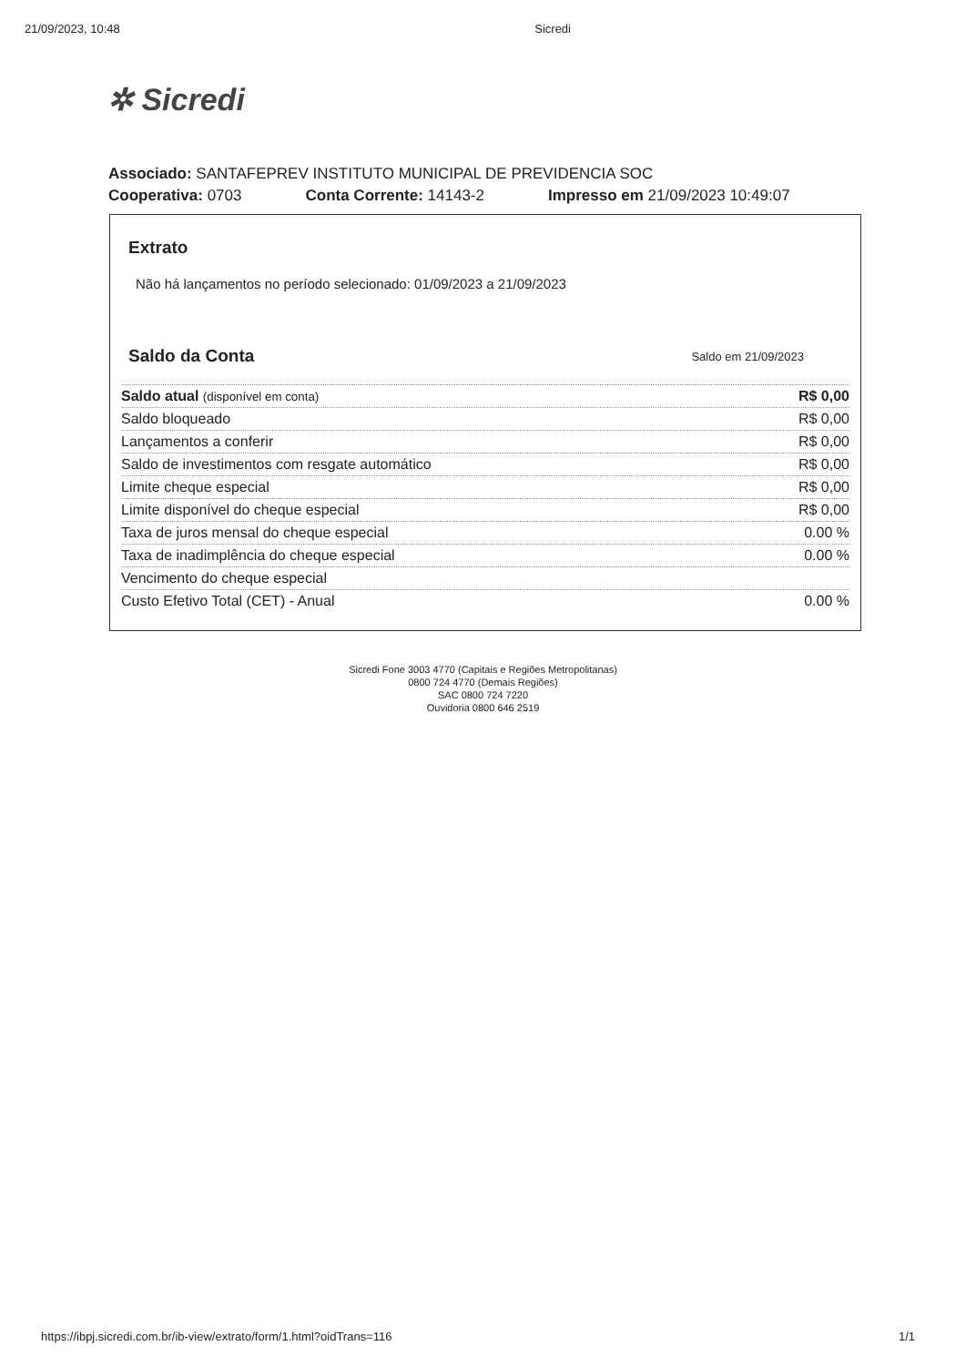21/09/2023, 10:48 Sicredi
✲ Sicredi
Associado: SANTAFEPREV INSTITUTO MUNICIPAL DE PREVIDENCIA SOC
Cooperativa: 0703 Conta Corrente: 14143-2 Impresso em 21/09/2023 10:49:07
Extrato
Não há lançamentos no período selecionado: 01/09/2023 a 21/09/2023
Saldo da Conta
Saldo em 21/09/2023
| Saldo atual (disponível em conta) | R$ 0,00 |
| Saldo bloqueado | R$ 0,00 |
| Lançamentos a conferir | R$ 0,00 |
| Saldo de investimentos com resgate automático | R$ 0,00 |
| Limite cheque especial | R$ 0,00 |
| Limite disponível do cheque especial | R$ 0,00 |
| Taxa de juros mensal do cheque especial | 0.00 % |
| Taxa de inadimplência do cheque especial | 0.00 % |
| Vencimento do cheque especial | |
| Custo Efetivo Total (CET) - Anual | 0.00 % |
Sicredi Fone 3003 4770 (Capitais e Regiões Metropolitanas)
0800 724 4770 (Demais Regiões)
SAC 0800 724 7220
Ouvidoria 0800 646 2519
https://ibpj.sicredi.com.br/ib-view/extrato/form/1.html?oidTrans=116 1/1